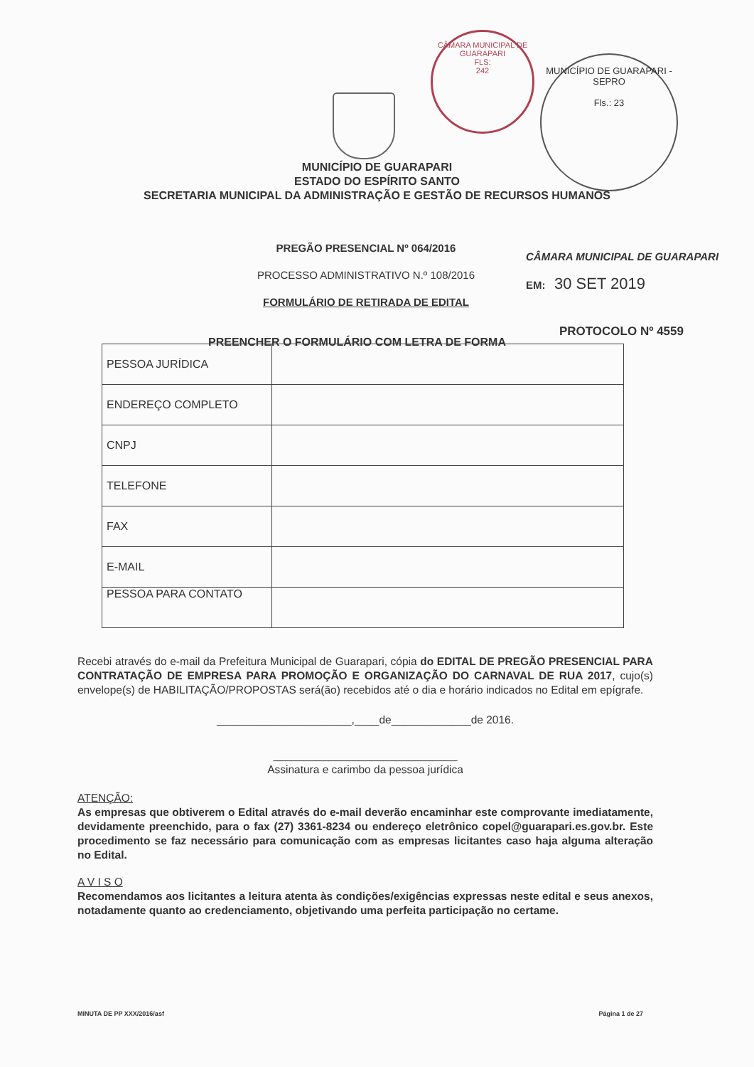CÂMARA MUNICIPAL DE GUARAPARI
FLS:
242
MUNICÍPIO DE GUARAPARI - SEPRO
Fls.: 23
MUNICÍPIO DE GUARAPARI
ESTADO DO ESPÍRITO SANTO
SECRETARIA MUNICIPAL DA ADMINISTRAÇÃO E GESTÃO DE RECURSOS HUMANOS
PREGÃO PRESENCIAL Nº 064/2016
PROCESSO ADMINISTRATIVO N.º 108/2016
FORMULÁRIO DE RETIRADA DE EDITAL
CÂMARA MUNICIPAL DE GUARAPARI
EM: 30 SET 2019
PREENCHER O FORMULÁRIO COM LETRA DE FORMA
PROTOCOLO Nº 4559
| PESSOA JURÍDICA | |
| ENDEREÇO COMPLETO | |
| CNPJ | |
| TELEFONE | |
| FAX | |
| E-MAIL | |
| PESSOA PARA CONTATO | |
Recebi através do e-mail da Prefeitura Municipal de Guarapari, cópia do EDITAL DE PREGÃO PRESENCIAL PARA CONTRATAÇÃO DE EMPRESA PARA PROMOÇÃO E ORGANIZAÇÃO DO CARNAVAL DE RUA 2017, cujo(s) envelope(s) de HABILITAÇÃO/PROPOSTAS será(ão) recebidos até o dia e horário indicados no Edital em epígrafe.
______________________,____de_____________de 2016.
______________________________
Assinatura e carimbo da pessoa jurídica
ATENÇÃO:
As empresas que obtiverem o Edital através do e-mail deverão encaminhar este comprovante imediatamente, devidamente preenchido, para o fax (27) 3361-8234 ou endereço eletrônico copel@guarapari.es.gov.br. Este procedimento se faz necessário para comunicação com as empresas licitantes caso haja alguma alteração no Edital.
A V I S O
Recomendamos aos licitantes a leitura atenta às condições/exigências expressas neste edital e seus anexos, notadamente quanto ao credenciamento, objetivando uma perfeita participação no certame.
MINUTA DE PP XXX/2016/asf Página 1 de 27